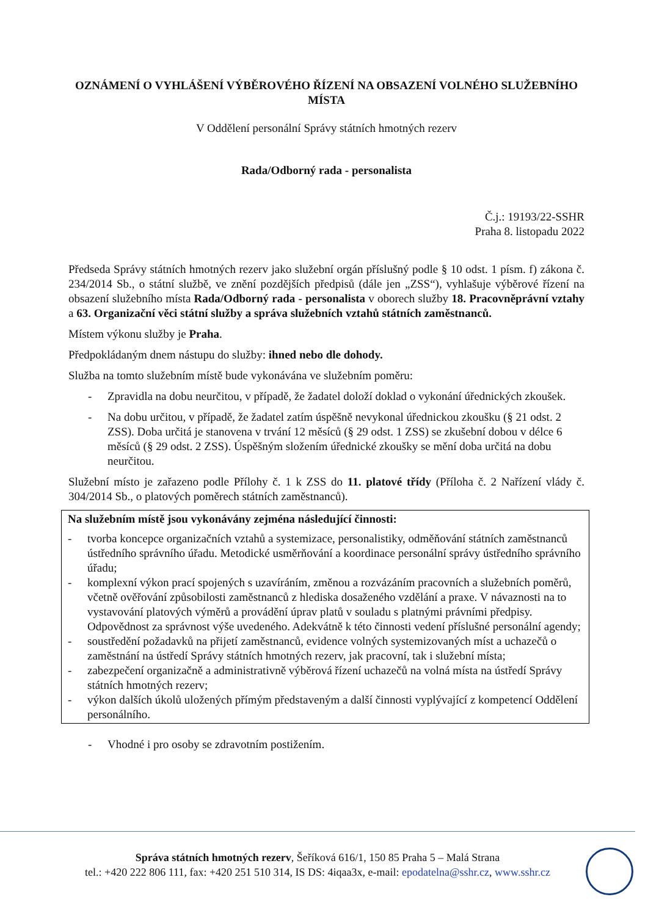OZNÁMENÍ O VYHLÁŠENÍ VÝBĚROVÉHO ŘÍZENÍ NA OBSAZENÍ VOLNÉHO SLUŽEBNÍHO MÍSTA
V Oddělení personální Správy státních hmotných rezerv
Rada/Odborný rada - personalista
Č.j.: 19193/22-SSHR
Praha 8. listopadu 2022
Předseda Správy státních hmotných rezerv jako služební orgán příslušný podle § 10 odst. 1 písm. f) zákona č. 234/2014 Sb., o státní službě, ve znění pozdějších předpisů (dále jen „ZSS“), vyhlašuje výběrové řízení na obsazení služebního místa Rada/Odborný rada - personalista v oborech služby 18. Pracovněprávní vztahy a 63. Organizační věci státní služby a správa služebních vztahů státních zaměstnanců.
Místem výkonu služby je Praha.
Předpokládaným dnem nástupu do služby: ihned nebo dle dohody.
Služba na tomto služebním místě bude vykonávána ve služebním poměru:
- Zpravidla na dobu neurčitou, v případě, že žadatel doloží doklad o vykonání úřednických zkoušek.
- Na dobu určitou, v případě, že žadatel zatím úspěšně nevykonal úřednickou zkoušku (§ 21 odst. 2 ZSS). Doba určitá je stanovena v trvání 12 měsíců (§ 29 odst. 1 ZSS) se zkušební dobou v délce 6 měsíců (§ 29 odst. 2 ZSS). Úspěšným složením úřednické zkoušky se mění doba určitá na dobu neurčitou.
Služební místo je zařazeno podle Přílohy č. 1 k ZSS do 11. platové třídy (Příloha č. 2 Nařízení vlády č. 304/2014 Sb., o platových poměrech státních zaměstnanců).
Na služebním místě jsou vykonávány zejména následující činnosti:
- tvorba koncepce organizačních vztahů a systemizace, personalistiky, odměňování státních zaměstnanců ústředního správního úřadu. Metodické usměrňování a koordinace personální správy ústředního správního úřadu;
- komplexní výkon prací spojených s uzavíráním, změnou a rozvázáním pracovních a služebních poměrů, včetně ověřování způsobilosti zaměstnanců z hlediska dosaženého vzdělání a praxe. V návaznosti na to vystavování platových výměrů a provádění úprav platů v souladu s platnými právními předpisy. Odpovědnost za správnost výše uvedeného. Adekvátně k této činnosti vedení příslušné personální agendy;
- soustředění požadavků na přijetí zaměstnanců, evidence volných systemizovaných míst a uchazečů o zaměstnání na ústředí Správy státních hmotných rezerv, jak pracovní, tak i služební místa;
- zabezpečení organizačně a administrativně výběrová řízení uchazečů na volná místa na ústředí Správy státních hmotných rezerv;
- výkon dalších úkolů uložených přímým představeným a další činnosti vyplývající z kompetencí Oddělení personálního.
- Vhodné i pro osoby se zdravotním postižením.
Správa státních hmotných rezerv, Šeříková 616/1, 150 85 Praha 5 – Malá Strana
tel.: +420 222 806 111, fax: +420 251 510 314, IS DS: 4iqaa3x, e-mail: epodatelna@sshr.cz, www.sshr.cz